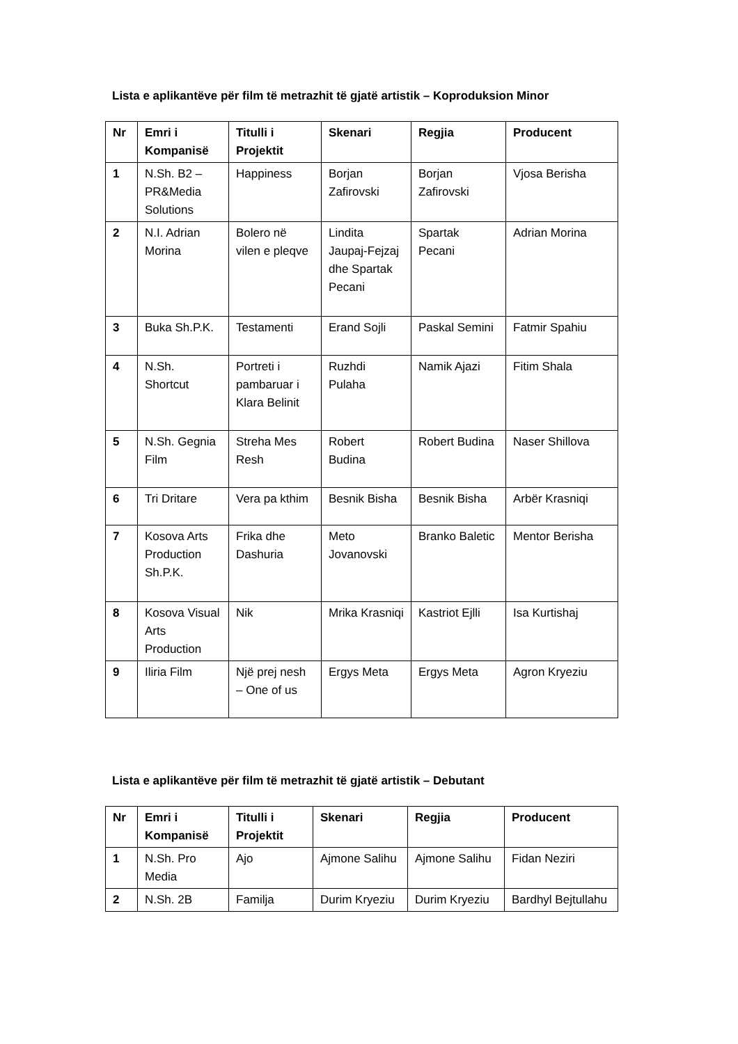Lista e aplikantëve për film të metrazhit të gjatë artistik – Koproduksion Minor
| Nr | Emri i Kompanisë | Titulli i Projektit | Skenari | Regjia | Producent |
| --- | --- | --- | --- | --- | --- |
| 1 | N.Sh. B2 – PR&Media Solutions | Happiness | Borjan Zafirovski | Borjan Zafirovski | Vjosa Berisha |
| 2 | N.I. Adrian Morina | Bolero në vilen e pleqve | Lindita Jaupaj-Fejzaj dhe Spartak Pecani | Spartak Pecani | Adrian Morina |
| 3 | Buka Sh.P.K. | Testamenti | Erand Sojli | Paskal Semini | Fatmir Spahiu |
| 4 | N.Sh. Shortcut | Portreti i pambaruar i Klara Belinit | Ruzhdi Pulaha | Namik Ajazi | Fitim Shala |
| 5 | N.Sh. Gegnia Film | Streha Mes Resh | Robert Budina | Robert Budina | Naser Shillova |
| 6 | Tri Dritare | Vera pa kthim | Besnik Bisha | Besnik Bisha | Arbër Krasniqi |
| 7 | Kosova Arts Production Sh.P.K. | Frika dhe Dashuria | Meto Jovanovski | Branko Baletic | Mentor Berisha |
| 8 | Kosova Visual Arts Production | Nik | Mrika Krasniqi | Kastriot Ejlli | Isa Kurtishaj |
| 9 | Iliria Film | Një prej nesh – One of us | Ergys Meta | Ergys Meta | Agron Kryeziu |
Lista e aplikantëve për film të metrazhit të gjatë artistik – Debutant
| Nr | Emri i Kompanisë | Titulli i Projektit | Skenari | Regjia | Producent |
| --- | --- | --- | --- | --- | --- |
| 1 | N.Sh. Pro Media | Ajo | Ajmone Salihu | Ajmone Salihu | Fidan Neziri |
| 2 | N.Sh. 2B | Familja | Durim Kryeziu | Durim Kryeziu | Bardhyl Bejtullahu |